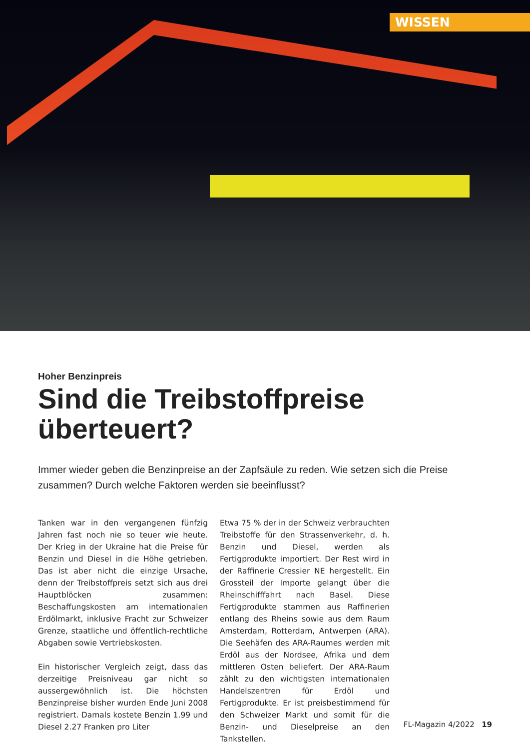WISSEN
Hoher Benzinpreis
Sind die Treibstoffpreise überteuert?
Immer wieder geben die Benzinpreise an der Zapfsäule zu reden. Wie setzen sich die Preise zusammen? Durch welche Faktoren werden sie beeinflusst?
Tanken war in den vergangenen fünfzig Jahren fast noch nie so teuer wie heute. Der Krieg in der Ukraine hat die Preise für Benzin und Diesel in die Höhe getrieben. Das ist aber nicht die einzige Ursache, denn der Treibstoffpreis setzt sich aus drei Hauptblöcken zusammen: Beschaffungskosten am internationalen Erdölmarkt, inklusive Fracht zur Schweizer Grenze, staatliche und öffentlich-rechtliche Abgaben sowie Vertriebskosten.
Ein historischer Vergleich zeigt, dass das derzeitige Preisniveau gar nicht so aussergewöhnlich ist. Die höchsten Benzinpreise bisher wurden Ende Juni 2008 registriert. Damals kostete Benzin 1.99 und Diesel 2.27 Franken pro Liter
Etwa 75 % der in der Schweiz verbrauchten Treibstoffe für den Strassenverkehr, d. h. Benzin und Diesel, werden als Fertigprodukte importiert. Der Rest wird in der Raffinerie Cressier NE hergestellt. Ein Grossteil der Importe gelangt über die Rheinschifffahrt nach Basel. Diese Fertigprodukte stammen aus Raffinerien entlang des Rheins sowie aus dem Raum Amsterdam, Rotterdam, Antwerpen (ARA). Die Seehäfen des ARA-Raumes werden mit Erdöl aus der Nordsee, Afrika und dem mittleren Osten beliefert. Der ARA-Raum zählt zu den wichtigsten internationalen Handelszentren für Erdöl und Fertigprodukte. Er ist preisbestimmend für den Schweizer Markt und somit für die Benzin- und Dieselpreise an den Tankstellen.
FL-Magazin 4/2022 19